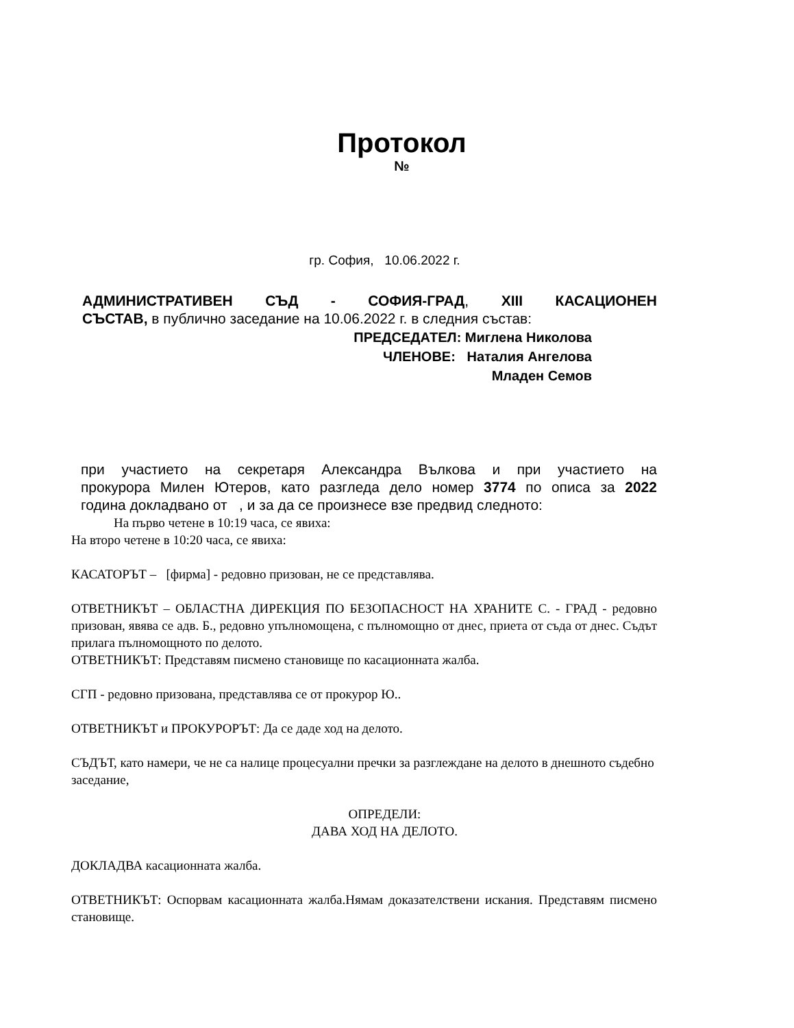Протокол
№
гр. София, 10.06.2022 г.
АДМИНИСТРАТИВЕН СЪД - СОФИЯ-ГРАД, XIII КАСАЦИОНЕН
СЪСТАВ, в публично заседание на 10.06.2022 г. в следния състав:
ПРЕДСЕДАТЕЛ: Миглена Николова
ЧЛЕНОВЕ: Наталия Ангелова
Младен Семов
при участието на секретаря Александра Вълкова и при участието на
прокурора Милен Ютеров, като разгледа дело номер 3774 по описа за 2022
година докладвано от , и за да се произнесе взе предвид следното:
На първо четене в 10:19 часа, се явиха:
На второ четене в 10:20 часа, се явиха:
КАСАТОРЪТ – [фирма] - редовно призован, не се представлява.
ОТВЕТНИКЪТ – ОБЛАСТНА ДИРЕКЦИЯ ПО БЕЗОПАСНОСТ НА ХРАНИТЕ С. - ГРАД - редовно призован, явява се адв. Б., редовно упълномощена, с пълномощно от днес, приета от съда от днес. Съдът прилага пълномощното по делото.
ОТВЕТНИКЪТ: Представям писмено становище по касационната жалба.
СГП - редовно призована, представлява се от прокурор Ю..
ОТВЕТНИКЪТ и ПРОКУРОРЪТ: Да се даде ход на делото.
СЪДЪТ, като намери, че не са налице процесуални пречки за разглеждане на делото в днешното съдебно заседание,
ОПРЕДЕЛИ:
ДАВА ХОД НА ДЕЛОТО.
ДОКЛАДВА касационната жалба.
ОТВЕТНИКЪТ: Оспорвам касационната жалба.Нямам доказателствени искания. Представям писмено становище.